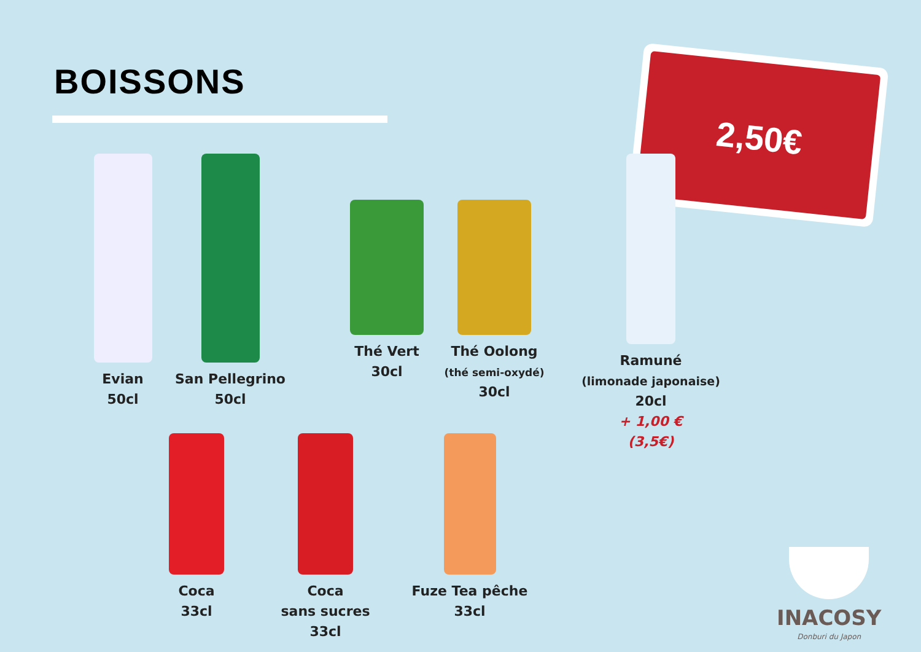BOISSONS
2,50€
Evian
50cl
San Pellegrino
50cl
Thé Vert
30cl
Thé Oolong
(thé semi-oxydé)
30cl
Ramuné
(limonade japonaise)
20cl
+ 1,00 €
(3,5€)
Coca
33cl
Coca
sans sucres
33cl
Fuze Tea pêche
33cl
INACOSY
Donburi du Japon